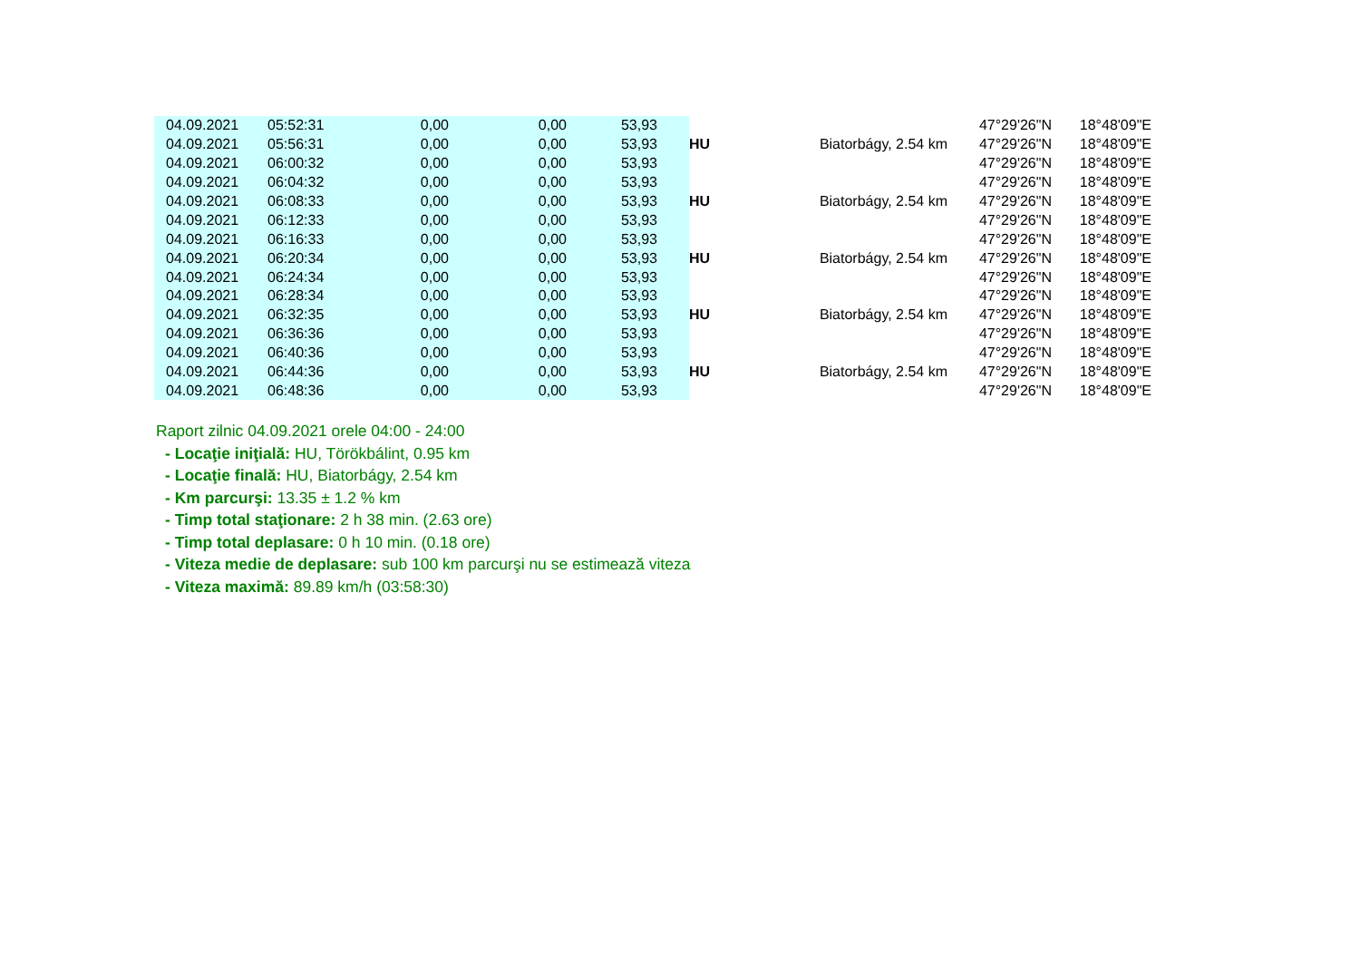| 04.09.2021 | 05:52:31 | 0,00 | 0,00 | 53,93 | | | 47°29'26"N | 18°48'09"E |
| 04.09.2021 | 05:56:31 | 0,00 | 0,00 | 53,93 | HU | Biatorbágy, 2.54 km | 47°29'26"N | 18°48'09"E |
| 04.09.2021 | 06:00:32 | 0,00 | 0,00 | 53,93 | | | 47°29'26"N | 18°48'09"E |
| 04.09.2021 | 06:04:32 | 0,00 | 0,00 | 53,93 | | | 47°29'26"N | 18°48'09"E |
| 04.09.2021 | 06:08:33 | 0,00 | 0,00 | 53,93 | HU | Biatorbágy, 2.54 km | 47°29'26"N | 18°48'09"E |
| 04.09.2021 | 06:12:33 | 0,00 | 0,00 | 53,93 | | | 47°29'26"N | 18°48'09"E |
| 04.09.2021 | 06:16:33 | 0,00 | 0,00 | 53,93 | | | 47°29'26"N | 18°48'09"E |
| 04.09.2021 | 06:20:34 | 0,00 | 0,00 | 53,93 | HU | Biatorbágy, 2.54 km | 47°29'26"N | 18°48'09"E |
| 04.09.2021 | 06:24:34 | 0,00 | 0,00 | 53,93 | | | 47°29'26"N | 18°48'09"E |
| 04.09.2021 | 06:28:34 | 0,00 | 0,00 | 53,93 | | | 47°29'26"N | 18°48'09"E |
| 04.09.2021 | 06:32:35 | 0,00 | 0,00 | 53,93 | HU | Biatorbágy, 2.54 km | 47°29'26"N | 18°48'09"E |
| 04.09.2021 | 06:36:36 | 0,00 | 0,00 | 53,93 | | | 47°29'26"N | 18°48'09"E |
| 04.09.2021 | 06:40:36 | 0,00 | 0,00 | 53,93 | | | 47°29'26"N | 18°48'09"E |
| 04.09.2021 | 06:44:36 | 0,00 | 0,00 | 53,93 | HU | Biatorbágy, 2.54 km | 47°29'26"N | 18°48'09"E |
| 04.09.2021 | 06:48:36 | 0,00 | 0,00 | 53,93 | | | 47°29'26"N | 18°48'09"E |
Raport zilnic 04.09.2021 orele 04:00 - 24:00
- Locaţie iniţială: HU, Törökbálint, 0.95 km
- Locaţie finală: HU, Biatorbágy, 2.54 km
- Km parcurşi: 13.35 ± 1.2 % km
- Timp total staţionare: 2 h 38 min. (2.63 ore)
- Timp total deplasare: 0 h 10 min. (0.18 ore)
- Viteza medie de deplasare: sub 100 km parcurşi nu se estimează viteza
- Viteza maximă: 89.89 km/h (03:58:30)